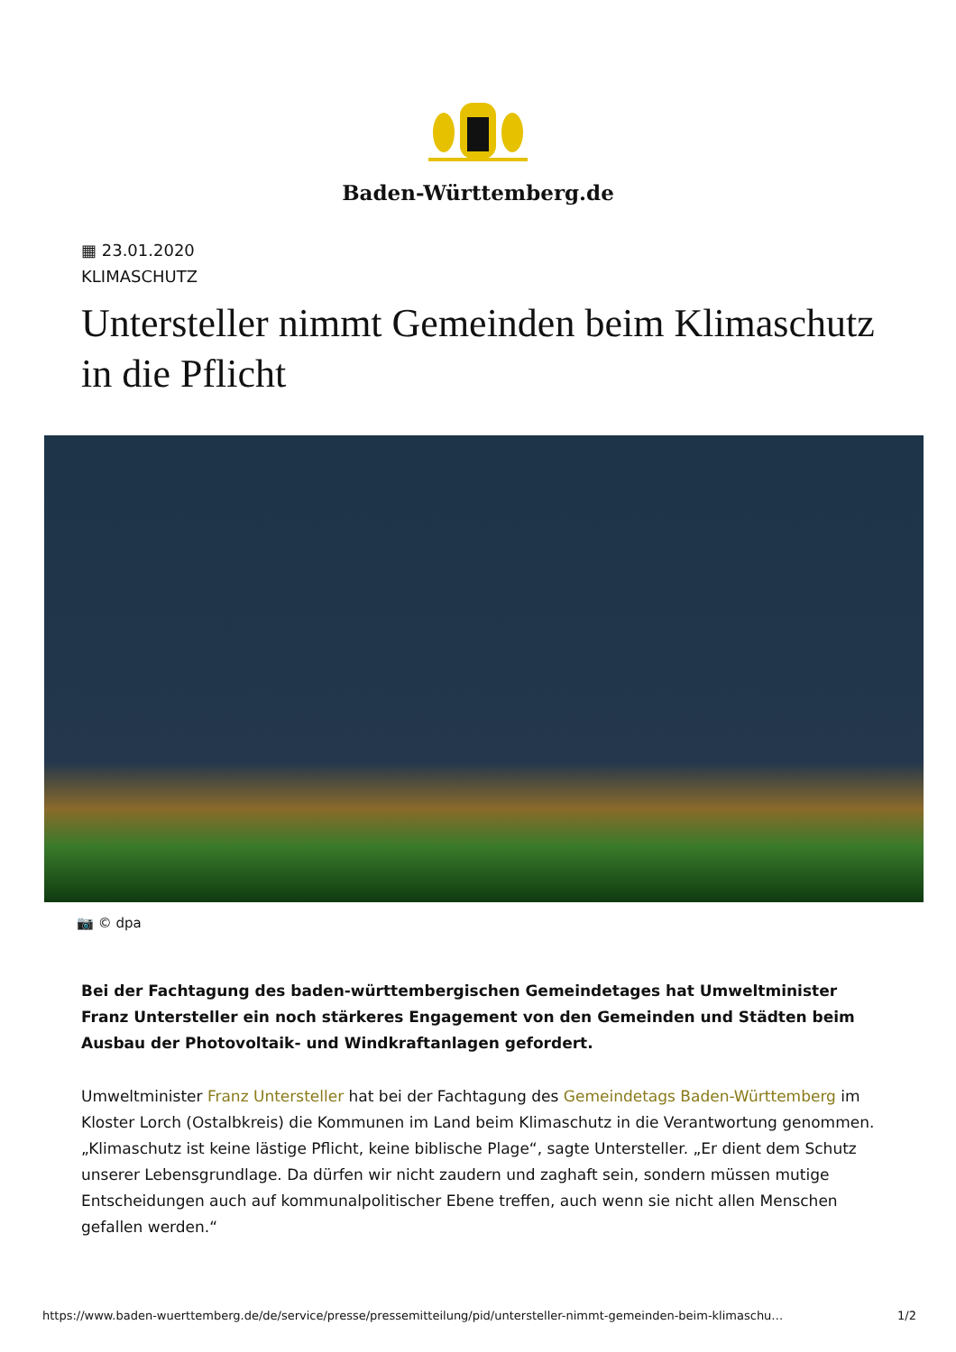Baden-Württemberg.de
▦ 23.01.2020
KLIMASCHUTZ
Untersteller nimmt Gemeinden beim Klimaschutz in die Pflicht
📷 © dpa
Bei der Fachtagung des baden-württembergischen Gemeindetages hat Umweltminister Franz Untersteller ein noch stärkeres Engagement von den Gemeinden und Städten beim Ausbau der Photovoltaik- und Windkraftanlagen gefordert.
Umweltminister Franz Untersteller hat bei der Fachtagung des Gemeindetags Baden-Württemberg im Kloster Lorch (Ostalbkreis) die Kommunen im Land beim Klimaschutz in die Verantwortung genommen. „Klimaschutz ist keine lästige Pflicht, keine biblische Plage“, sagte Untersteller. „Er dient dem Schutz unserer Lebensgrundlage. Da dürfen wir nicht zaudern und zaghaft sein, sondern müssen mutige Entscheidungen auch auf kommunalpolitischer Ebene treffen, auch wenn sie nicht allen Menschen gefallen werden.“
https://www.baden-wuerttemberg.de/de/service/presse/pressemitteilung/pid/untersteller-nimmt-gemeinden-beim-klimaschu… 1/2